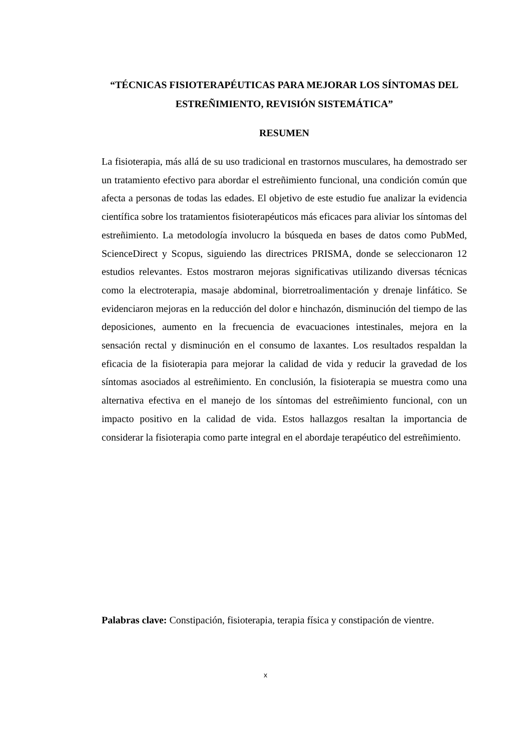“TÉCNICAS FISIOTERAPÉUTICAS PARA MEJORAR LOS SÍNTOMAS DEL ESTREÑIMIENTO, REVISIÓN SISTEMÁTICA”
RESUMEN
La fisioterapia, más allá de su uso tradicional en trastornos musculares, ha demostrado ser un tratamiento efectivo para abordar el estreñimiento funcional, una condición común que afecta a personas de todas las edades. El objetivo de este estudio fue analizar la evidencia científica sobre los tratamientos fisioterapéuticos más eficaces para aliviar los síntomas del estreñimiento. La metodología involucro la búsqueda en bases de datos como PubMed, ScienceDirect y Scopus, siguiendo las directrices PRISMA, donde se seleccionaron 12 estudios relevantes. Estos mostraron mejoras significativas utilizando diversas técnicas como la electroterapia, masaje abdominal, biorretroalimentación y drenaje linfático. Se evidenciaron mejoras en la reducción del dolor e hinchazón, disminución del tiempo de las deposiciones, aumento en la frecuencia de evacuaciones intestinales, mejora en la sensación rectal y disminución en el consumo de laxantes. Los resultados respaldan la eficacia de la fisioterapia para mejorar la calidad de vida y reducir la gravedad de los síntomas asociados al estreñimiento. En conclusión, la fisioterapia se muestra como una alternativa efectiva en el manejo de los síntomas del estreñimiento funcional, con un impacto positivo en la calidad de vida. Estos hallazgos resaltan la importancia de considerar la fisioterapia como parte integral en el abordaje terapéutico del estreñimiento.
Palabras clave: Constipación, fisioterapia, terapia física y constipación de vientre.
x